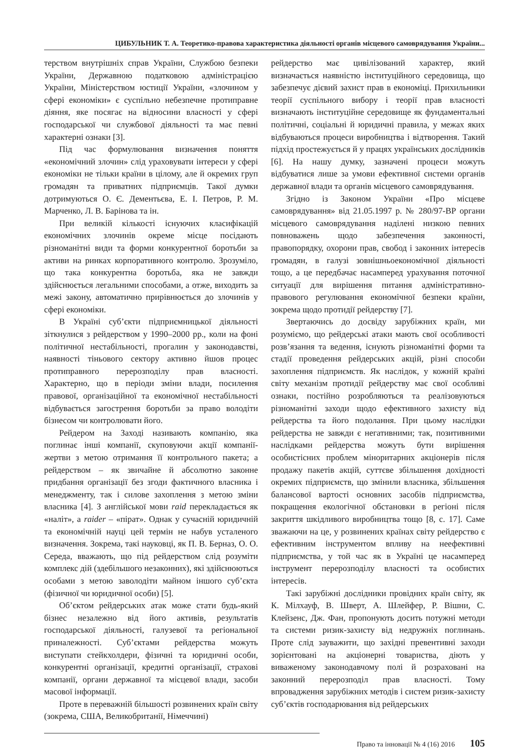ЦИБУЛЬНИК Т. А. Теоретико-правова характеристика діяльності органів місцевого самоврядування України...
терством внутрішніх справ України, Службою безпеки України, Державною податковою адміністрацією України, Міністерством юстиції України, «злочином у сфері економіки» є суспільно небезпечне протиправне діяння, яке посягає на відносини власності у сфері господарської чи службової діяльності та має певні характерні ознаки [3].
Під час формулювання визначення поняття «економічний злочин» слід ураховувати інтереси у сфері економіки не тільки країни в цілому, але й окремих груп громадян та приватних підприємців. Такої думки дотримуються О. Є. Дементьєва, Е. І. Петров, Р. М. Марченко, Л. В. Барінова та ін.
При великій кількості існуючих класифікацій економічних злочинів окреме місце посідають різноманітні види та форми конкурентної боротьби за активи на ринках корпоративного контролю. Зрозуміло, що така конкурентна боротьба, яка не завжди здійснюється легальними способами, а отже, виходить за межі закону, автоматично прирівнюється до злочинів у сфері економіки.
В Україні суб’єкти підприємницької діяльності зіткнулися з рейдерством у 1990–2000 рр., коли на фоні політичної нестабільності, прогалин у законодавстві, наявності тіньового сектору активно йшов процес протиправного перерозподілу прав власності. Характерно, що в періоди зміни влади, посилення правової, організаційної та економічної нестабільності відбувається загострення боротьби за право володіти бізнесом чи контролювати його.
Рейдером на Заході називають компанію, яка поглинає інші компанії, скуповуючи акції компанії-жертви з метою отримання її контрольного пакета; а рейдерством – як звичайне й абсолютно законне придбання організації без згоди фактичного власника і менеджменту, так і силове захоплення з метою зміни власника [4]. З англійської мови raid перекладається як «наліт», а raider – «пірат». Однак у сучасній юридичній та економічній науці цей термін не набув усталеного визначення. Зокрема, такі науковці, як П. В. Берназ, О. О. Середа, вважають, що під рейдерством слід розуміти комплекс дій (здебільшого незаконних), які здійснюються особами з метою заволодіти майном іншого суб’єкта (фізичної чи юридичної особи) [5].
Об’єктом рейдерських атак може стати будь-який бізнес незалежно від його активів, результатів господарської діяльності, галузевої та регіональної приналежності. Суб’єктами рейдерства можуть виступати стейкхолдери, фізичні та юридичні особи, конкурентні організації, кредитні організації, страхові компанії, органи державної та місцевої влади, засоби масової інформації.
Проте в переважній більшості розвинених країн світу (зокрема, США, Великобританії, Німеччині)
рейдерство має цивілізований характер, який визначається наявністю інституційного середовища, що забезпечує дієвий захист прав в економіці. Прихильники теорії суспільного вибору і теорії прав власності визначають інституційне середовище як фундаментальні політичні, соціальні й юридичні правила, у межах яких відбуваються процеси виробництва і відтворення. Такий підхід простежується й у працях українських дослідників [6]. На нашу думку, зазначені процеси можуть відбуватися лише за умови ефективної системи органів державної влади та органів місцевого самоврядування.
Згідно із Законом України «Про місцеве самоврядування» від 21.05.1997 р. № 280/97-ВР органи місцевого самоврядування наділені низкою певних повноважень щодо забезпечення законності, правопорядку, охорони прав, свобод і законних інтересів громадян, в галузі зовнішньоекономічної діяльності тощо, а це передбачає насамперед урахування поточної ситуації для вирішення питання адміністративно-правового регулювання економічної безпеки країни, зокрема щодо протидії рейдерству [7].
Звертаючись до досвіду зарубіжних країн, ми розуміємо, що рейдерські атаки мають свої особливості розв’язання та ведення, існують різноманітні форми та стадії проведення рейдерських акцій, різні способи захоплення підприємств. Як наслідок, у кожній країні світу механізм протидії рейдерству має свої особливі ознаки, постійно розробляються та реалізовуються різноманітні заходи щодо ефективного захисту від рейдерства та його подолання. При цьому наслідки рейдерства не завжди є негативними; так, позитивними наслідками рейдерства можуть бути вирішення особистісних проблем міноритарних акціонерів після продажу пакетів акцій, суттєве збільшення дохідності окремих підприємств, що змінили власника, збільшення балансової вартості основних засобів підприємства, покращення екологічної обстановки в регіоні після закриття шкідливого виробництва тощо [8, с. 17]. Саме зважаючи на це, у розвинених країнах світу рейдерство є ефективним інструментом впливу на неефективні підприємства, у той час як в Україні це насамперед інструмент перерозподілу власності та особистих інтересів.
Такі зарубіжні дослідники провідних країн світу, як К. Мілхауф, В. Шверт, А. Шлейфер, Р. Вішни, С. Клейзенс, Дж. Фан, пропонують досить потужні методи та системи ризик-захисту від недружніх поглинань. Проте слід зауважити, що західні превентивні заходи зорієнтовані на акціонерні товариства, діють у виваженому законодавчому полі й розраховані на законний перерозподіл прав власності. Тому впровадження зарубіжних методів і систем ризик-захисту суб’єктів господарювання від рейдерських
Право та інновації № 4 (16) 2016 105